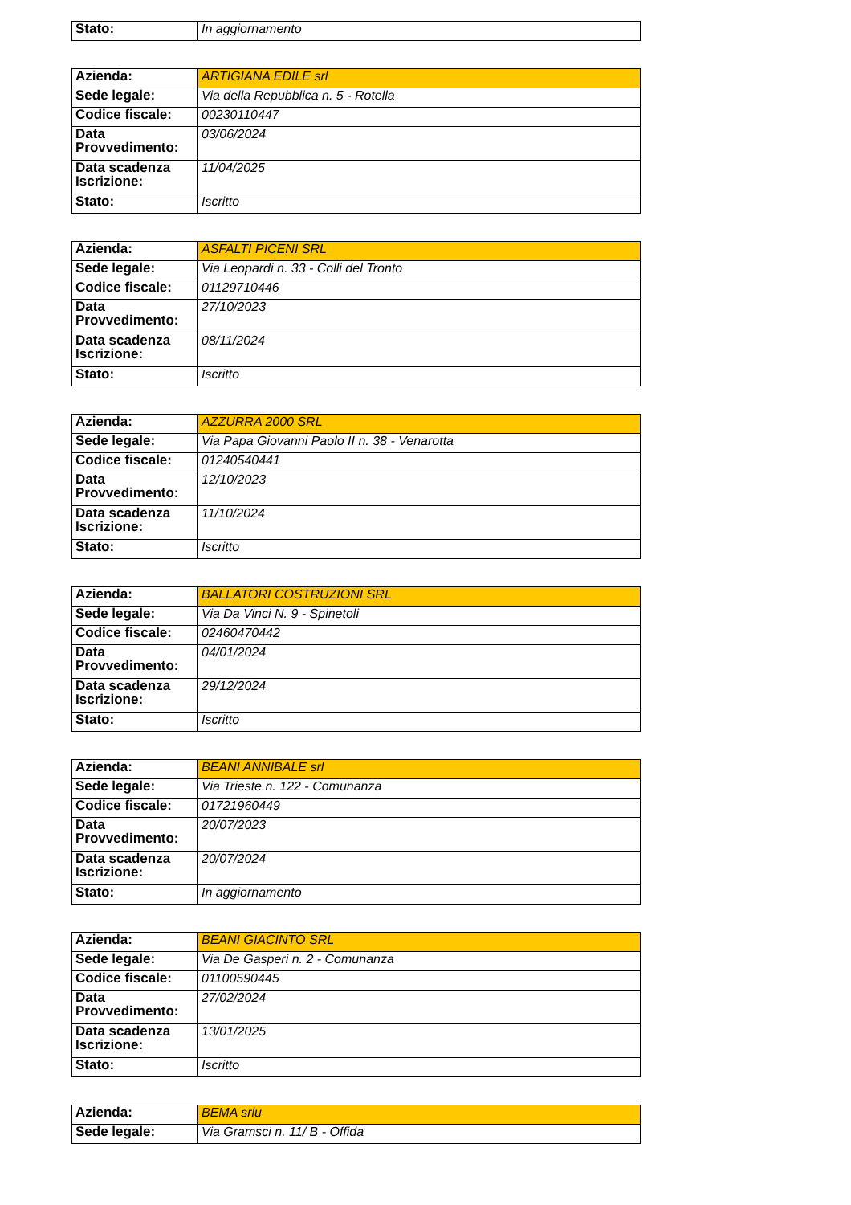| Stato: | In aggiornamento |
| Azienda: | ARTIGIANA EDILE srl |
| Sede legale: | Via della Repubblica n. 5 - Rotella |
| Codice fiscale: | 00230110447 |
| Data Provvedimento: | 03/06/2024 |
| Data scadenza Iscrizione: | 11/04/2025 |
| Stato: | Iscritto |
| Azienda: | ASFALTI PICENI SRL |
| Sede legale: | Via Leopardi n. 33 - Colli del Tronto |
| Codice fiscale: | 01129710446 |
| Data Provvedimento: | 27/10/2023 |
| Data scadenza Iscrizione: | 08/11/2024 |
| Stato: | Iscritto |
| Azienda: | AZZURRA 2000 SRL |
| Sede legale: | Via Papa Giovanni Paolo II n. 38 - Venarotta |
| Codice fiscale: | 01240540441 |
| Data Provvedimento: | 12/10/2023 |
| Data scadenza Iscrizione: | 11/10/2024 |
| Stato: | Iscritto |
| Azienda: | BALLATORI COSTRUZIONI SRL |
| Sede legale: | Via Da Vinci N. 9 - Spinetoli |
| Codice fiscale: | 02460470442 |
| Data Provvedimento: | 04/01/2024 |
| Data scadenza Iscrizione: | 29/12/2024 |
| Stato: | Iscritto |
| Azienda: | BEANI ANNIBALE srl |
| Sede legale: | Via Trieste n. 122 - Comunanza |
| Codice fiscale: | 01721960449 |
| Data Provvedimento: | 20/07/2023 |
| Data scadenza Iscrizione: | 20/07/2024 |
| Stato: | In aggiornamento |
| Azienda: | BEANI GIACINTO SRL |
| Sede legale: | Via De Gasperi n. 2 - Comunanza |
| Codice fiscale: | 01100590445 |
| Data Provvedimento: | 27/02/2024 |
| Data scadenza Iscrizione: | 13/01/2025 |
| Stato: | Iscritto |
| Azienda: | BEMA srlu |
| Sede legale: | Via Gramsci n. 11/ B - Offida |